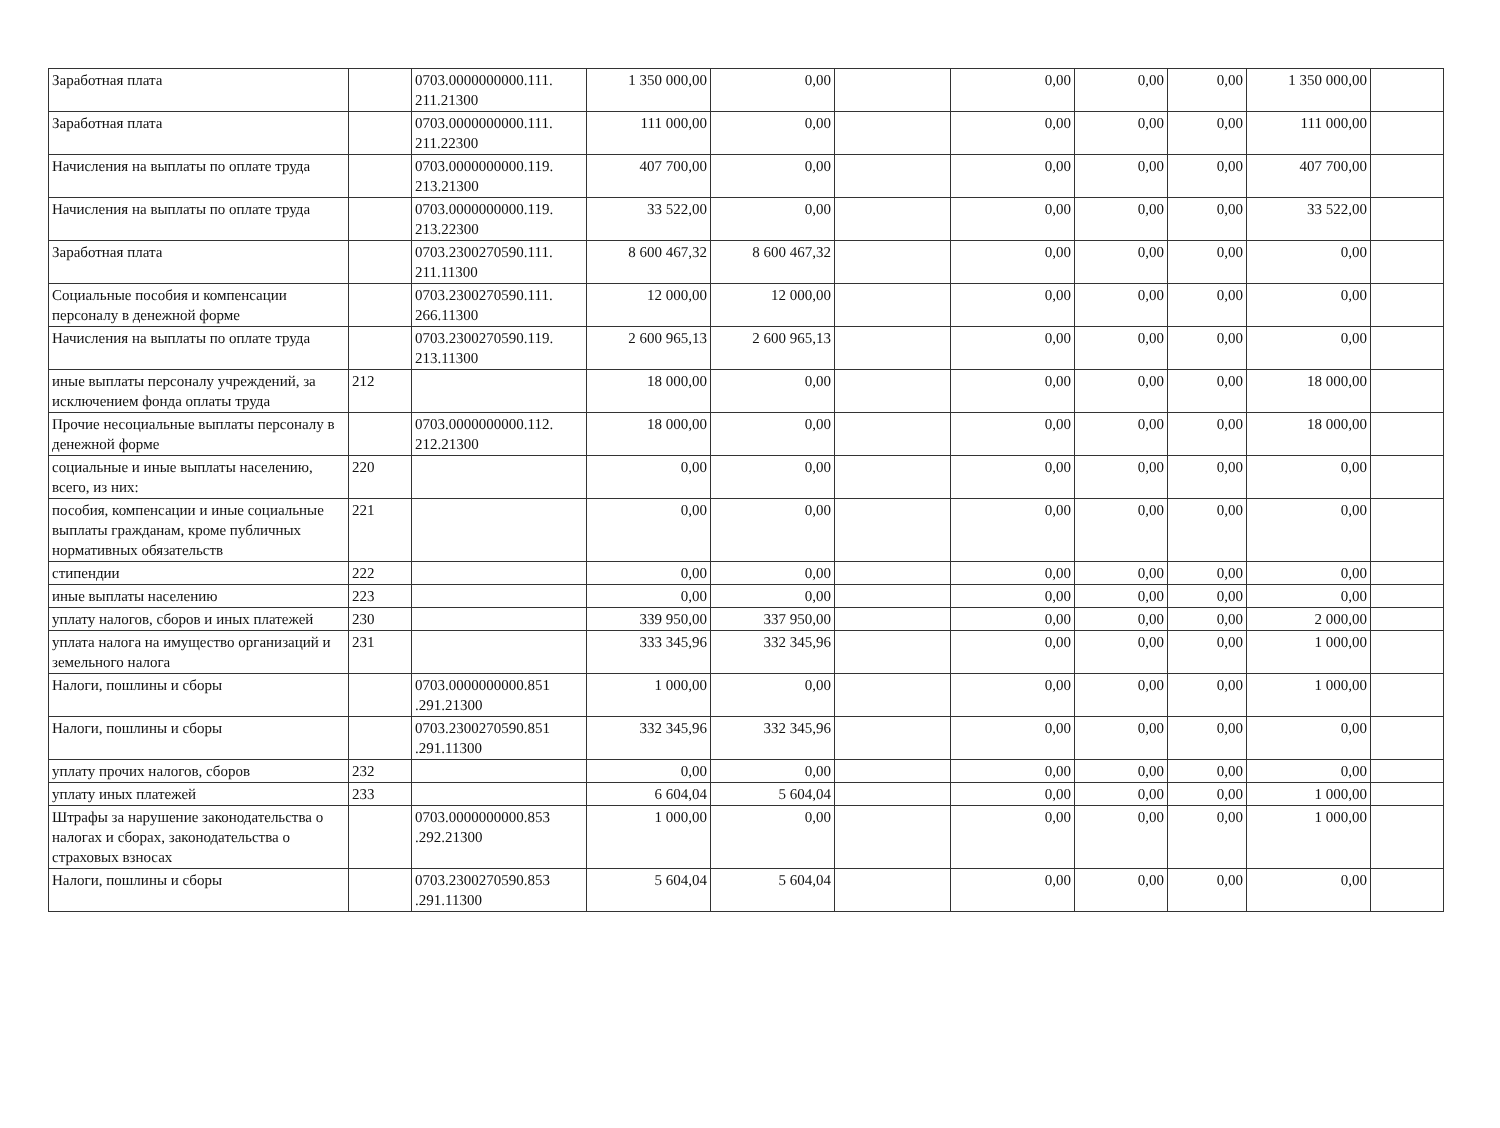| Заработная плата | | 0703.0000000000.111. 211.21300 | 1 350 000,00 | 0,00 | | 0,00 | 0,00 | 0,00 | 1 350 000,00 | |
| Заработная плата | | 0703.0000000000.111. 211.22300 | 111 000,00 | 0,00 | | 0,00 | 0,00 | 0,00 | 111 000,00 | |
| Начисления на выплаты по оплате труда | | 0703.0000000000.119. 213.21300 | 407 700,00 | 0,00 | | 0,00 | 0,00 | 0,00 | 407 700,00 | |
| Начисления на выплаты по оплате труда | | 0703.0000000000.119. 213.22300 | 33 522,00 | 0,00 | | 0,00 | 0,00 | 0,00 | 33 522,00 | |
| Заработная плата | | 0703.2300270590.111. 211.11300 | 8 600 467,32 | 8 600 467,32 | | 0,00 | 0,00 | 0,00 | 0,00 | |
| Социальные пособия и компенсации персоналу в денежной форме | | 0703.2300270590.111. 266.11300 | 12 000,00 | 12 000,00 | | 0,00 | 0,00 | 0,00 | 0,00 | |
| Начисления на выплаты по оплате труда | | 0703.2300270590.119. 213.11300 | 2 600 965,13 | 2 600 965,13 | | 0,00 | 0,00 | 0,00 | 0,00 | |
| иные выплаты персоналу учреждений, за исключением фонда оплаты труда | 212 | | 18 000,00 | 0,00 | | 0,00 | 0,00 | 0,00 | 18 000,00 | |
| Прочие несоциальные выплаты персоналу в денежной форме | | 0703.0000000000.112. 212.21300 | 18 000,00 | 0,00 | | 0,00 | 0,00 | 0,00 | 18 000,00 | |
| социальные и иные выплаты населению, всего, из них: | 220 | | 0,00 | 0,00 | | 0,00 | 0,00 | 0,00 | 0,00 | |
| пособия, компенсации и иные социальные выплаты гражданам, кроме публичных нормативных обязательств | 221 | | 0,00 | 0,00 | | 0,00 | 0,00 | 0,00 | 0,00 | |
| стипендии | 222 | | 0,00 | 0,00 | | 0,00 | 0,00 | 0,00 | 0,00 | |
| иные выплаты населению | 223 | | 0,00 | 0,00 | | 0,00 | 0,00 | 0,00 | 0,00 | |
| уплату налогов, сборов и иных платежей | 230 | | 339 950,00 | 337 950,00 | | 0,00 | 0,00 | 0,00 | 2 000,00 | |
| уплата налога на имущество организаций и земельного налога | 231 | | 333 345,96 | 332 345,96 | | 0,00 | 0,00 | 0,00 | 1 000,00 | |
| Налоги, пошлины и сборы | | 0703.0000000000.851 .291.21300 | 1 000,00 | 0,00 | | 0,00 | 0,00 | 0,00 | 1 000,00 | |
| Налоги, пошлины и сборы | | 0703.2300270590.851 .291.11300 | 332 345,96 | 332 345,96 | | 0,00 | 0,00 | 0,00 | 0,00 | |
| уплату прочих налогов, сборов | 232 | | 0,00 | 0,00 | | 0,00 | 0,00 | 0,00 | 0,00 | |
| уплату иных платежей | 233 | | 6 604,04 | 5 604,04 | | 0,00 | 0,00 | 0,00 | 1 000,00 | |
| Штрафы за нарушение законодательства о налогах и сборах, законодательства о страховых взносах | | 0703.0000000000.853 .292.21300 | 1 000,00 | 0,00 | | 0,00 | 0,00 | 0,00 | 1 000,00 | |
| Налоги, пошлины и сборы | | 0703.2300270590.853 .291.11300 | 5 604,04 | 5 604,04 | | 0,00 | 0,00 | 0,00 | 0,00 | |